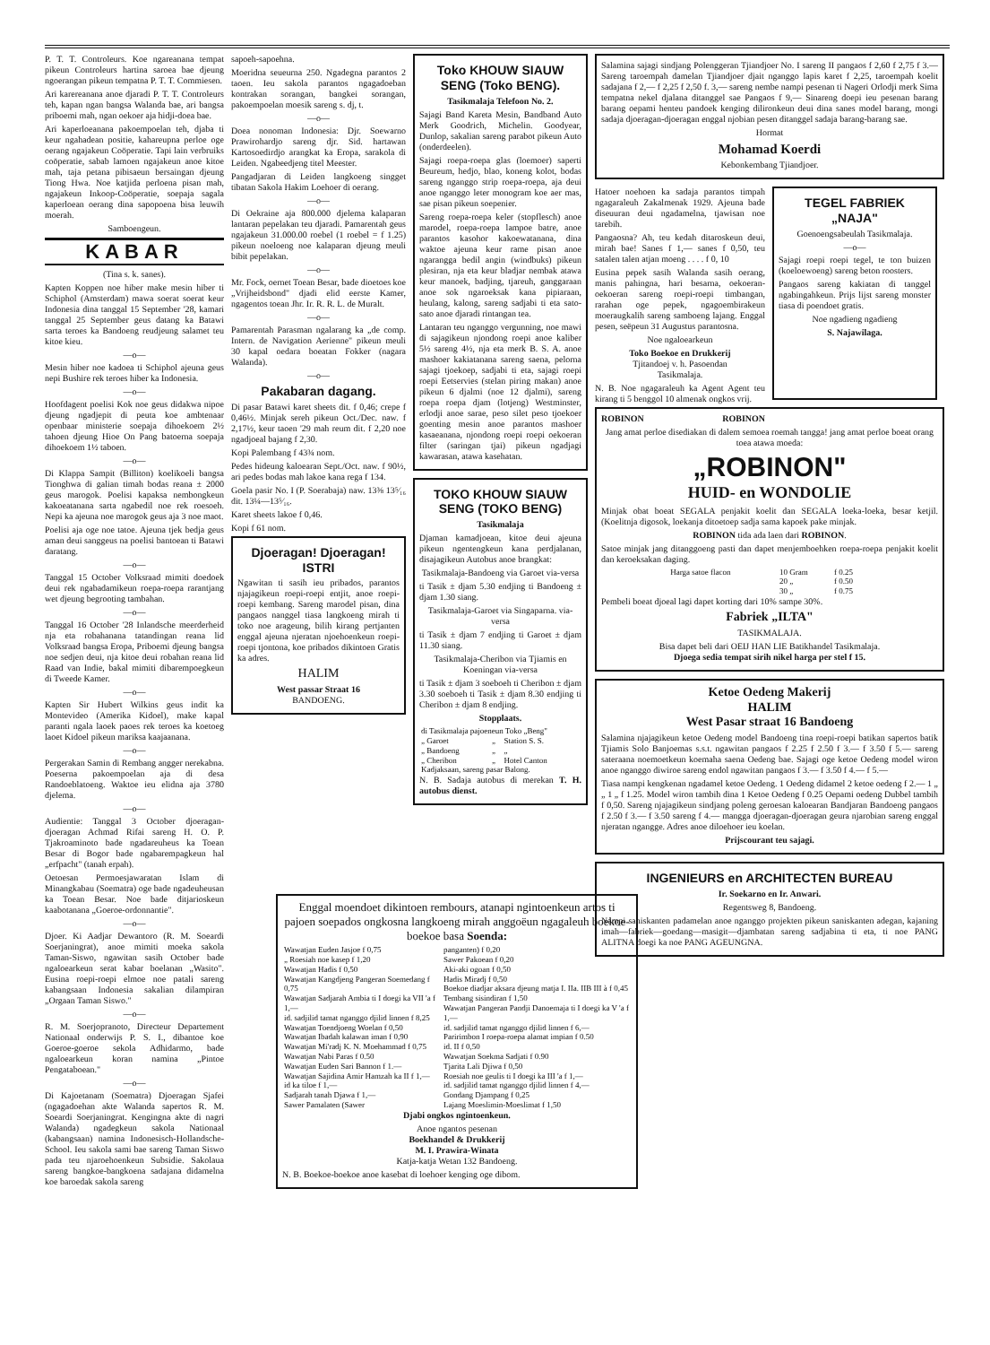P. T. T. Controleurs. Koe ngareanana tempat pikeun Controleurs hartina saroea bae djeung ngoerangan pikeun tempatna P. T. T. Commiesen.
Ari karereanana anoe djaradi P. T. T. Controleurs teh, kapan ngan bangsa Walanda bae, ari bangsa priboemi mah, ngan oekoer aja hidji-doea bae.
Ari kaperloeanana pakoempoelan teh, djaba ti keur ngahadean positie, kahareupna perloe oge oerang ngajakeun Coöperatie. Tapi lain verbruiks coöperatie, sabab lamoen ngajakeun anoe kitoe mah, taja petana pibisaeun bersaingan djeung Tiong Hwa. Noe katjida perloena pisan mah, ngajakeun Inkoop-Coöperatie, soepaja sagala kaperloean oerang dina sapopoena bisa leuwih moerah.
Samboengeun.
KABAR
(Tina s. k. sanes).
Kapten Koppen noe hiber make mesin hiber ti Schiphol (Amsterdam) mawa soerat soerat keur Indonesia dina tanggal 15 September '28, kamari tanggal 25 September geus datang ka Batawi sarta teroes ka Bandoeng reudjeung salamet teu kitoe kieu.
—o—
Mesin hiber noe kadoea ti Schiphol ajeuna geus nepi Bushire rek teroes hiber ka Indonesia.
—o—
Hoofdagent poelisi Kok noe geus didakwa nipoe djeung ngadjepit di peuta koe ambtenaar openbaar ministerie soepaja dihoekoem 2½ tahoen djeung Hioe On Pang batoerna soepaja dihoekoem 1½ taboen.
—o—
Di Klappa Sampit (Billiton) koelikoeli bangsa Tionghwa di galian timah bodas reana ± 2000 geus marogok. Poelisi kapaksa nembongkeun kakoeatanana sarta ngabedil noe rek roesoeh. Nepi ka ajeuna noe marogok geus aja 3 noe maot.
Poelisi aja oge noe tatoe. Ajeuna tjek bedja geus aman deui sanggeus na poelisi bantoean ti Batawi daratang.
—o—
Tanggal 15 October Volksraad mimiti doedoek deui rek ngabadamikeun roepa-roepa rarantjang wet djeung begrooting tambahan.
—o—
Tanggal 16 October '28 Inlandsche meerderheid nja eta robahanana tatandingan reana lid Volksraad bangsa Eropa, Priboemi djeung bangsa noe sedjen deui, nja kitoe deui robahan reana lid Raad van Indie, bakal mimiti dibarempoegkeun di Tweede Kamer.
—o—
Kapten Sir Hubert Wilkins geus indit ka Montevideo (Amerika Kidoel), make kapal paranti ngala laoek paoes rek teroes ka koetoeg laoet Kidoel pikeun mariksa kaajaanana.
—o—
Pergerakan Samin di Rembang angger nerekabna. Poeserna pakoempoelan aja di desa Randoeblatoeng. Waktoe ieu elidna aja 3780 djelema.
—o—
Audientie: Tanggal 3 October djoeragan-djoeragan Achmad Rifai sareng H. O. P. Tjakroaminoto bade ngadareuheus ka Toean Besar di Bogor bade ngabarempagkeun hal „erfpacht" (tanah erpah).
Oetoesan Permoesjawaratan Islam di Minangkabau (Soematra) oge bade ngadeuheusan ka Toean Besar. Noe bade ditjarioskeun kaabotanana „Goeroe-ordonnantie".
—o—
Djoer. Ki Aadjar Dewantoro (R. M. Soeardi Soerjaningrat), anoe mimiti moeka sakola Taman-Siswo, ngawitan sasih October bade ngaloearkeun serat kabar boelanan „Wasito". Eusina roepi-roepi elmoe noe patali sareng kabangsaan Indonesia sakalian dilampiran „Orgaan Taman Siswo."
—o—
R. M. Soerjopranoto, Directeur Departement Nationaal onderwijs P. S. I., dibantoe koe Goeroe-goeroe sekola Adhidarmo, bade ngaloearkeun koran namina „Pintoe Pengataboean."
—o—
Di Kajoetanam (Soematra) Djoeragan Sjafei (ngagadoehan akte Walanda sapertos R. M. Soeardi Soerjaningrat. Kengingna akte di nagri Walanda) ngadegkeun sakola Nationaal (kabangsaan) namina Indonesisch-Hollandsche-School. Ieu sakola sami bae sareng Taman Siswo pada teu njaroehoenkeun Subsidie. Sakolaua sareng bangkoe-bangkoena sadajana didamelna koe baroedak sakola sareng
sapoeh-sapoehna.
Moeridna seueurna 250. Ngadegna parantos 2 taoen. Ieu sakola parantos ngagadoeban kontrakan sorangan, bangkei sorangan, pakoempoelan moesik sareng s. dj, t.
—o—
Doea nonoman Indonesia: Djr. Soewarno Prawirohardjo sareng djr. Sid. hartawan Kartosoedirdjo arangkat ka Eropa, sarakola di Leiden. Ngabeedjeng titel Meester.
Pangadjaran di Leiden langkoeng singget tibatan Sakola Hakim Loehoer di oerang.
—o—
Di Oekraine aja 800.000 djelema kalaparan lantaran pepelakan teu djaradi. Pamarentah geus ngajakeun 31.000.00 roebel (1 roebel = f 1.25) pikeun noeloeng noe kalaparan djeung meuli bibit pepelakan.
—o—
Mr. Fock, oernet Toean Besar, bade dioetoes koe „Vrijheidsbond" djadi elid eerste Kamer, ngagentos toean Jhr. Ir. R. R. L. de Muralt.
—o—
Pamarentah Parasman ngalarang ka „de comp. Intern. de Navigation Aerienne" pikeun meuli 30 kapal oedara boeatan Fokker (nagara Walanda).
—o—
Pakabaran dagang.
Di pasar Batawi karet sheets dit. f 0,46; crepe f 0,46½. Minjak sereh pikeun Oct./Dec. naw. f 2,17½, keur taoen '29 mah reum dit. f 2,20 noe ngadjoeal bajang f 2,30.
Kopi Palembang f 43¾ nom.
Pedes hideung kaloearan Sept./Oct. naw. f 90½, ari pedes bodas mah lakoe kana rega f 134.
Goela pasir No. I (P. Soerabaja) naw. 13⅜ 13⁵⁄₁₆ dit. 13¼—13⁵⁄₁₆.
Karet sheets lakoe f 0,46.
Kopi f 61 nom.
Djoeragan! Djoeragan! ISTRI
Ngawitan ti sasih ieu pribados, parantos njajagikeun roepi-roepi entjit, anoe roepi-roepi kembang. Sareng marodel pisan, dina pangaos nanggel tiasa langkoeng mirah ti toko noe arageung, bilih kirang pertjanten enggal ajeuna njeratan njoehoenkeun roepi-roepi tjontona, koe pribados dikintoen Gratis ka adres.
HALIM
West passar Straat 16
BANDOENG.
Toko KHOUW SIAUW SENG (Toko BENG).
Tasikmalaja Telefoon No. 2.
Sajagi Band Kareta Mesin, Bandband Auto Merk Goodrich, Michelin. Goodyear, Dunlop, sakalian sareng parabot pikeun Auto (onderdeelen).
Sajagi roepa-roepa glas (loemoer) saperti Beureum, hedjo, blao, koneng kolot, bodas sareng nganggo strip roepa-roepa, aja deui anoe nganggo leter monogram koe aer mas, sae pisan pikeun soepenier.
Sareng roepa-roepa keler (stopflesch) anoe marodel, roepa-roepa lampoe batre, anoe parantos kasohor kakoewatanana, dina waktoe ajeuna keur rame pisan anoe ngarangga bedil angin (windbuks) pikeun plesiran, nja eta keur bladjar nembak atawa keur manoek, badjing, tjareuh, ganggaraan anoe sok ngaroeksak kana pipiaraan, heulang, kalong, sareng sadjabi ti eta sato-sato anoe djaradi rintangan tea.
Lantaran teu nganggo vergunning, noe mawi di sajagikeun njondong roepi anoe kaliber 5½ sareng 4½, nja eta merk B. S. A. anoe mashoer kakiatanana sareng saena, pelorna sajagi tjoekoep, sadjabi ti eta, sajagi roepi roepi Eetservies (stelan piring makan) anoe pikeun 6 djalmi (noe 12 djalmi), sareng roepa roepa djam (lotjeng) Westminster, erlodji anoe sarae, peso silet peso tjoekoer goenting mesin anoe parantos mashoer kasaeanana, njondong roepi roepi oekoeran filter (saringan tjai) pikeun ngadjagi kawarasan, atawa kasehatan.
TOKO KHOUW SIAUW SENG (TOKO BENG)
Tasikmalaja
Djaman kamadjoean, kitoe deui ajeuna pikeun ngentengkeun kana perdjalanan, disajagikeun Autobus anoe brangkat:
Tasikmalaja-Bandoeng via Garoet via-versa
ti Tasik ± djam 5.30 endjing ti Bandoeng ± djam 1.30 siang.
Tasikmalaja-Garoet via Singaparna. via-versa
ti Tasik ± djam 7 endjing ti Garoet ± djam 11.30 siang.
Tasikmalaja-Cheribon via Tjiamis en Koeningan via-versa
ti Tasik ± djam 3 soeboeh ti Cheribon ± djam 3.30 soeboeh ti Tasik ± djam 8.30 endjing ti Cheribon ± djam 8 endjing.
Stopplaats.
| di Tasikmalaja pajoeneun Toko „Beng" | | |
| „ Garoet | „ | Station S. S. |
| „ Bandoeng | „ | „ |
| „ Cheribon | „ | Hotel Canton |
| Kadjaksaan, sareng pasar Balong. | | |
N. B. Sadaja autobus di merekan T. H. autobus dienst.
Salamina sajagi sindjang Polenggeran Tjiandjoer No. I sareng II pangaos f 2,60 f 2,75 f 3.— Sareng taroempah damelan Tjiandjoer djait nganggo lapis karet f 2,25, taroempah koelit sadajana f 2,— f 2,25 f 2,50 f. 3,— sareng nembe nampi pesenan ti Nageri Orlodji merk Sima tempatna nekel djalana ditanggel sae Pangaos f 9,— Sinareng doepi ieu pesenan barang barang oepami henteu pandoek kenging dilironkeun deui dina sanes model barang, mongi sadaja djoeragan-djoeragan enggal njobian pesen ditanggel sadaja barang-barang sae.
Hormat
Mohamad Koerdi
Kebonkembang Tjiandjoer.
Hatoer noehoen ka sadaja parantos timpah ngagaraleuh Zakalmenak 1929. Ajeuna bade diseuuran deui ngadamelna, tjawisan noe tarebih.
Pangaosna? Ah, teu kedah ditaroskeun deui, mirah bae! Sanes f 1,— sanes f 0,50, teu satalen talen atjan moeng . . . . f 0, 10
Eusina pepek sasih Walanda sasih oerang, manis pahingna, hari besarna, oekoeran-oekoeran sareng roepi-roepi timbangan, rarahan oge pepek, ngagoembirakeun moeraugkalih sareng samboeng lajang. Enggal pesen, seëpeun 31 Augustus parantosna.
Noe ngaloearkeun
Toko Boekoe en Drukkerij
Tjitandoej v. h. Pasoendan
Tasikmalaja.
N. B. Noe ngagaraleuh ka Agent Agent teu kirang ti 5 benggol 10 almenak ongkos vrij.
TEGEL FABRIEK
„NAJA"
Goenoengsabeulah Tasikmalaja.
—o—
Sajagi roepi roepi tegel, te ton buizen (koeloewoeng) sareng beton roosters.
Pangaos sareng kakiatan di tanggel ngabingahkeun. Prijs lijst sareng monster tiasa di poendoet gratis.
Noe ngadieng ngadieng
S. Najawilaga.
ROBINON ROBINON
Jang amat perloe disediakan di dalem semoea roemah tangga! jang amat perloe boeat orang toea atawa moeda:
„ROBINON"
HUID- en WONDOLIE
Minjak obat boeat SEGALA penjakit koelit dan SEGALA loeka-loeka, besar ketjil. (Koelitnja digosok, loekanja ditoetoep sadja sama kapoek pake minjak.
ROBINON tida ada laen dari ROBINON.
Satoe minjak jang ditanggoeng pasti dan dapet menjemboehken roepa-roepa penjakit koelit dan keroeksakan daging.
| Harga satoe flacon | 10 Gram | f 0.25 |
| | 20 „ | f 0.50 |
| | 30 „ | f 0.75 |
Pembeli boeat djoeal lagi dapet korting dari 10% sampe 30%.
Fabriek „ILTA"
TASIKMALAJA.
Bisa dapet beli dari OEIJ HAN LIE Batikhandel Tasikmalaja.
Djoega sedia tempat sirih nikel harga per stel f 15.
Ketoe Oedeng Makerij
HALIM
West Pasar straat 16 Bandoeng
Salamina njajagikeun ketoe Oedeng model Bandoeng tina roepi-roepi batikan sapertos batik Tjiamis Solo Banjoemas s.s.t. ngawitan pangaos f 2.25 f 2.50 f 3.— f 3.50 f 5.— sareng sateraana noemoetkeun koemaha saena Oedeng bae. Sajagi oge ketoe Oedeng model wiron anoe nganggo diwiroe sareng endol ngawitan pangaos f 3.— f 3.50 f 4.— f 5.—
Tiasa nampi kengkenan ngadamel ketoe Oedeng. 1 Oedeng didamel 2 ketoe oedeng f 2.— 1 „ „ 1 „ f 1.25. Model wiron tambih dina 1 Ketoe Oedeng f 0.25 Oepami oedeng Dubbel tambih f 0,50. Sareng njajagikeun sindjang poleng geroesan kaloearan Bandjaran Bandoeng pangaos f 2.50 f 3.— f 3.50 sareng f 4.— mangga djoeragan-djoeragan geura njarobian sareng enggal njeratan ngangge. Adres anoe diloehoer ieu koelan.
Prijscourant teu sajagi.
INGENIEURS en ARCHITECTEN BUREAU
Ir. Soekarno en Ir. Anwari.
Regentsweg 8, Bandoeng.
Nampi saniskanten padamelan anoe nganggo projekten pikeun saniskanten adegan, kajaning imah—fabriek—goedang—masigit—djambatan sareng sadjabina ti eta, ti noe PANG ALITNA doegi ka noe PANG AGEUNGNA.
Enggal moendoet dikintoen rembours, atanapi ngintoenkeun artos ti pajoen soepados ongkosna langkoeng mirah anggoëun ngagaleuh boekoe-boekoe basa Soenda:
| Wawatjan Euden Jasjoe f 0,75 „ Roesiah noe kasep f 1,20 Wawatjan Hadis f 0,50 Wawatjan Kangdjeng Pangeran Soemedang f 0,75 Wawatjan Sadjarah Ambia ti I doegi ka VII 'a f 1,— id. sadjilid tamat nganggo djilid linnen f 8,25 Wawatjan Toendjoeng Woelan f 0,50 Wawatjan Ibadah kalawan iman f 0,90 Wawatjan Mi'radj K. N. Moehammad f 0,75 Wawatjan Nabi Paras f 0.50 Wawatjan Euden Sari Bannon f 1.— Wawatjan Sajidina Amir Hamzah ka II f 1,— id ka tiloe f 1,— Sadjarah tanah Djawa f 1,— Sawer Pamalaten (Sawer | panganten) f 0,20 Sawer Pakoean f 0,20 Aki-aki ogoan f 0,50 Hadis Miradj f 0,50 Boekoe diadjar aksara djeung matja I. IIa. IIB III à f 0,45 Tembang sisindiran f 1,50 Wawatjan Pangeran Pandji Danoemaja ti I doegi ka V 'a f 1,— id. sadjilid tamat nganggo djilid linnen f 6,— Paririmbon I roepa-roepa alamat impian f 0.50 id. II f 0,50 Wawatjan Soekma Sadjati f 0.90 Tjarita Lali Djiwa f 0,50 Roesiah noe geulis ti I doegi ka III 'a f 1,— id. sadjilid tamat nganggo djilid linnen f 4,— Gondang Djampang f 0,25 Lajang Moeslimin-Moeslimat f 1,50 |
Djabi ongkos ngintoenkeun.
Anoe ngantos pesenan
Boekhandel & Drukkerij
M. I. Prawira-Winata
Katja-katja Wetan 132 Bandoeng.
N. B. Boekoe-boekoe anoe kasebat di loehoer kenging oge dibom.